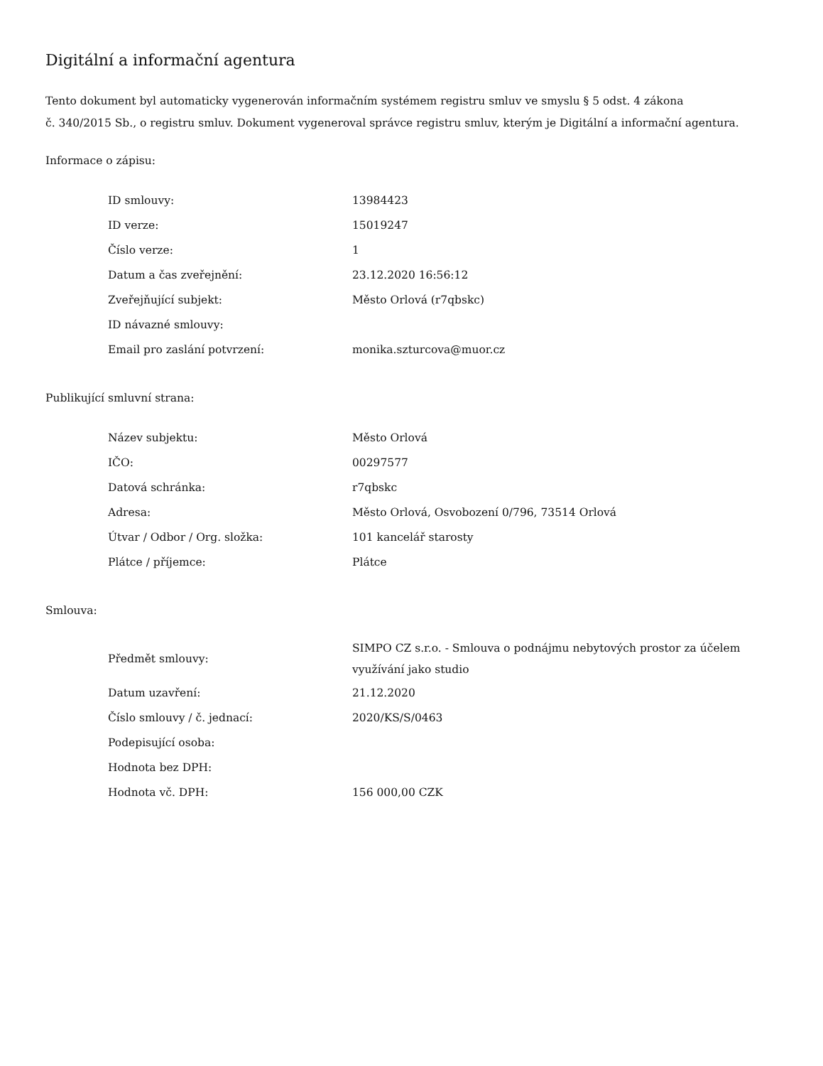Digitální a informační agentura
Tento dokument byl automaticky vygenerován informačním systémem registru smluv ve smyslu § 5 odst. 4 zákona
č. 340/2015 Sb., o registru smluv. Dokument vygeneroval správce registru smluv, kterým je Digitální a informační agentura.
Informace o zápisu:
| ID smlouvy: | 13984423 |
| ID verze: | 15019247 |
| Číslo verze: | 1 |
| Datum a čas zveřejnění: | 23.12.2020 16:56:12 |
| Zveřejňující subjekt: | Město Orlová (r7qbskc) |
| ID návazné smlouvy: | |
| Email pro zaslání potvrzení: | monika.szturcova@muor.cz |
Publikující smluvní strana:
| Název subjektu: | Město Orlová |
| IČO: | 00297577 |
| Datová schránka: | r7qbskc |
| Adresa: | Město Orlová, Osvobození 0/796, 73514 Orlová |
| Útvar / Odbor / Org. složka: | 101 kancelář starosty |
| Plátce / příjemce: | Plátce |
Smlouva:
| Předmět smlouvy: | SIMPO CZ s.r.o. - Smlouva o podnájmu nebytových prostor za účelem využívání jako studio |
| Datum uzavření: | 21.12.2020 |
| Číslo smlouvy / č. jednací: | 2020/KS/S/0463 |
| Podepisující osoba: | |
| Hodnota bez DPH: | |
| Hodnota vč. DPH: | 156 000,00 CZK |